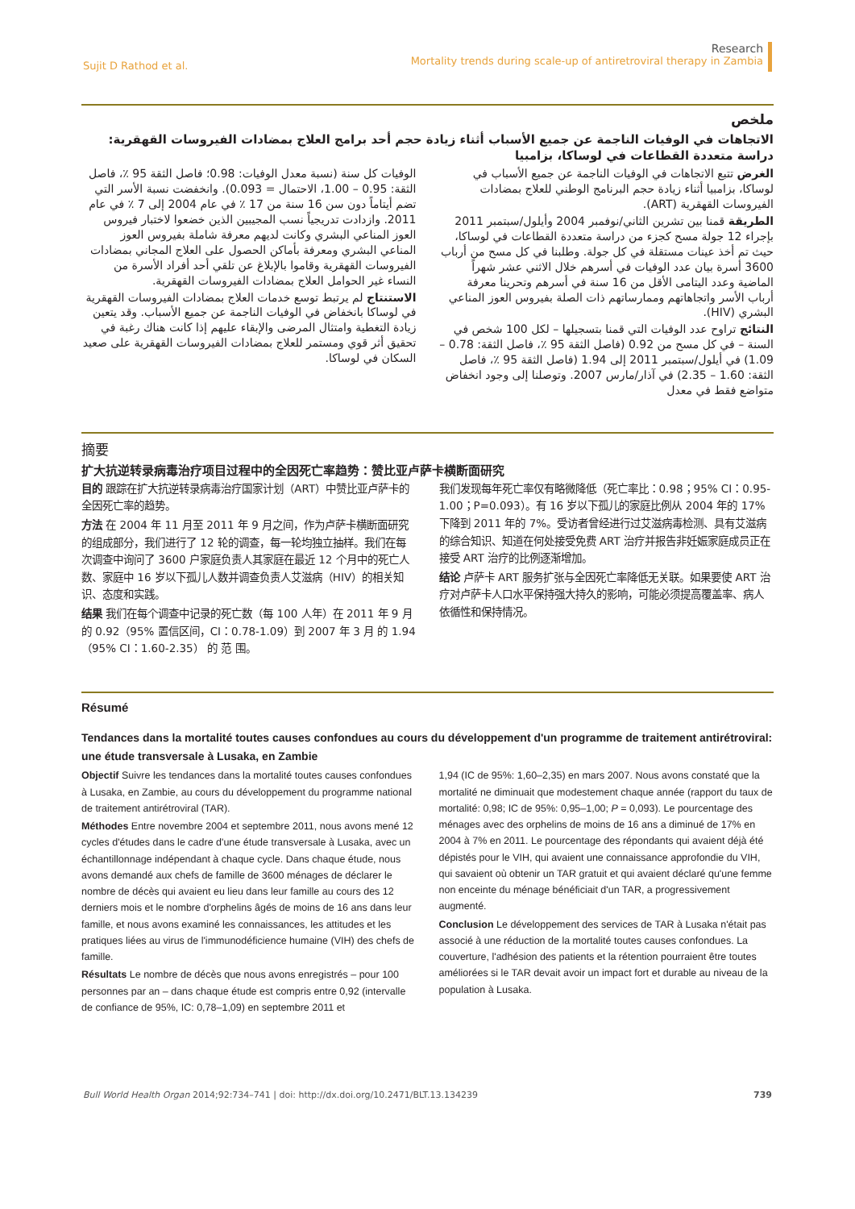Sujit D Rathod et al.
Research
Mortality trends during scale-up of antiretroviral therapy in Zambia
ملخص
الاتجاهات في الوفيات الناجمة عن جميع الأسباب أثناء زيادة حجم أحد برامج العلاج بمضادات الفيروسات القهقرية: دراسة متعددة القطاعات في لوساكا، بزامبيا
الغرض تتبع الاتجاهات في الوفيات الناجمة عن جميع الأسباب في لوساكا، بزامبيا أثناء زيادة حجم البرنامج الوطني للعلاج بمضادات الفيروسات القهقرية (ART).
الطريقة قمنا بين تشرين الثاني/نوفمبر 2004 وأيلول/سبتمبر 2011 بإجراء 12 جولة مسح كجزء من دراسة متعددة القطاعات في لوساكا، حيث تم أخذ عينات مستقلة في كل جولة. وطلبنا في كل مسح من أرباب 3600 أسرة بيان عدد الوفيات في أسرهم خلال الاثني عشر شهراً الماضية وعدد اليتامى الأقل من 16 سنة في أسرهم وتحرينا معرفة أرباب الأسر واتجاهاتهم وممارساتهم ذات الصلة بفيروس العوز المناعي البشري (HIV).
النتائج تراوح عدد الوفيات التي قمنا بتسجيلها – لكل 100 شخص في السنة – في كل مسح من 0.92 (فاصل الثقة 95 ٪، فاصل الثقة: 0.78 – 1.09) في أيلول/سبتمبر 2011 إلى 1.94 (فاصل الثقة 95 ٪، فاصل الثقة: 1.60 – 2.35) في آذار/مارس 2007. وتوصلنا إلى وجود انخفاض متواضع فقط في معدل
الوفيات كل سنة (نسبة معدل الوفيات: 0.98؛ فاصل الثقة 95 ٪، فاصل الثقة: 0.95 – 1.00، الاحتمال = 0.093). وانخفضت نسبة الأسر التي تضم أيتاماً دون سن 16 سنة من 17 ٪ في عام 2004 إلى 7 ٪ في عام 2011. وازدادت تدريجياً نسب المجيبين الذين خضعوا لاختبار فيروس العوز المناعي البشري وكانت لديهم معرفة شاملة بفيروس العوز المناعي البشري ومعرفة بأماكن الحصول على العلاج المجاني بمضادات الفيروسات القهقرية وقاموا بالإبلاغ عن تلقي أحد أفراد الأسرة من النساء غير الحوامل العلاج بمضادات الفيروسات القهقرية.
الاستنتاج لم يرتبط توسع خدمات العلاج بمضادات الفيروسات القهقرية في لوساكا بانخفاض في الوفيات الناجمة عن جميع الأسباب. وقد يتعين زيادة التغطية وامتثال المرضى والإبقاء عليهم إذا كانت هناك رغبة في تحقيق أثر قوي ومستمر للعلاج بمضادات الفيروسات القهقرية على صعيد السكان في لوساكا.
摘要
扩大抗逆转录病毒治疗项目过程中的全因死亡率趋势：赞比亚卢萨卡横断面研究
目的 跟踪在扩大抗逆转录病毒治疗国家计划（ART）中赞比亚卢萨卡的全因死亡率的趋势。
方法 在 2004 年 11 月至 2011 年 9 月之间，作为卢萨卡横断面研究的组成部分，我们进行了 12 轮的调查，每一轮均独立抽样。我们在每次调查中询问了 3600 户家庭负责人其家庭在最近 12 个月中的死亡人数、家庭中 16 岁以下孤儿人数并调查负责人艾滋病（HIV）的相关知识、态度和实践。
结果 我们在每个调查中记录的死亡数（每 100 人年）在 2011 年 9 月的 0.92（95% 置信区间，CI：0.78-1.09）到 2007 年 3 月 的 1.94（95% CI：1.60-2.35） 的 范 围。
我们发现每年死亡率仅有略微降低（死亡率比：0.98；95% CI：0.95-1.00；P=0.093）。有 16 岁以下孤儿的家庭比例从 2004 年的 17% 下降到 2011 年的 7%。受访者曾经进行过艾滋病毒检测、具有艾滋病的综合知识、知道在何处接受免费 ART 治疗并报告非妊娠家庭成员正在接受 ART 治疗的比例逐渐增加。
结论 卢萨卡 ART 服务扩张与全因死亡率降低无关联。如果要使 ART 治疗对卢萨卡人口水平保持强大持久的影响，可能必须提高覆盖率、病人依循性和保持情况。
Résumé
Tendances dans la mortalité toutes causes confondues au cours du développement d'un programme de traitement antirétroviral: une étude transversale à Lusaka, en Zambie
Objectif Suivre les tendances dans la mortalité toutes causes confondues à Lusaka, en Zambie, au cours du développement du programme national de traitement antirétroviral (TAR).
Méthodes Entre novembre 2004 et septembre 2011, nous avons mené 12 cycles d'études dans le cadre d'une étude transversale à Lusaka, avec un échantillonnage indépendant à chaque cycle. Dans chaque étude, nous avons demandé aux chefs de famille de 3600 ménages de déclarer le nombre de décès qui avaient eu lieu dans leur famille au cours des 12 derniers mois et le nombre d'orphelins âgés de moins de 16 ans dans leur famille, et nous avons examiné les connaissances, les attitudes et les pratiques liées au virus de l'immunodéficience humaine (VIH) des chefs de famille.
Résultats Le nombre de décès que nous avons enregistrés – pour 100 personnes par an – dans chaque étude est compris entre 0,92 (intervalle de confiance de 95%, IC: 0,78–1,09) en septembre 2011 et
1,94 (IC de 95%: 1,60–2,35) en mars 2007. Nous avons constaté que la mortalité ne diminuait que modestement chaque année (rapport du taux de mortalité: 0,98; IC de 95%: 0,95–1,00; P = 0,093). Le pourcentage des ménages avec des orphelins de moins de 16 ans a diminué de 17% en 2004 à 7% en 2011. Le pourcentage des répondants qui avaient déjà été dépistés pour le VIH, qui avaient une connaissance approfondie du VIH, qui savaient où obtenir un TAR gratuit et qui avaient déclaré qu'une femme non enceinte du ménage bénéficiait d'un TAR, a progressivement augmenté.
Conclusion Le développement des services de TAR à Lusaka n'était pas associé à une réduction de la mortalité toutes causes confondues. La couverture, l'adhésion des patients et la rétention pourraient être toutes améliorées si le TAR devait avoir un impact fort et durable au niveau de la population à Lusaka.
Bull World Health Organ 2014;92:734–741 | doi: http://dx.doi.org/10.2471/BLT.13.134239
739